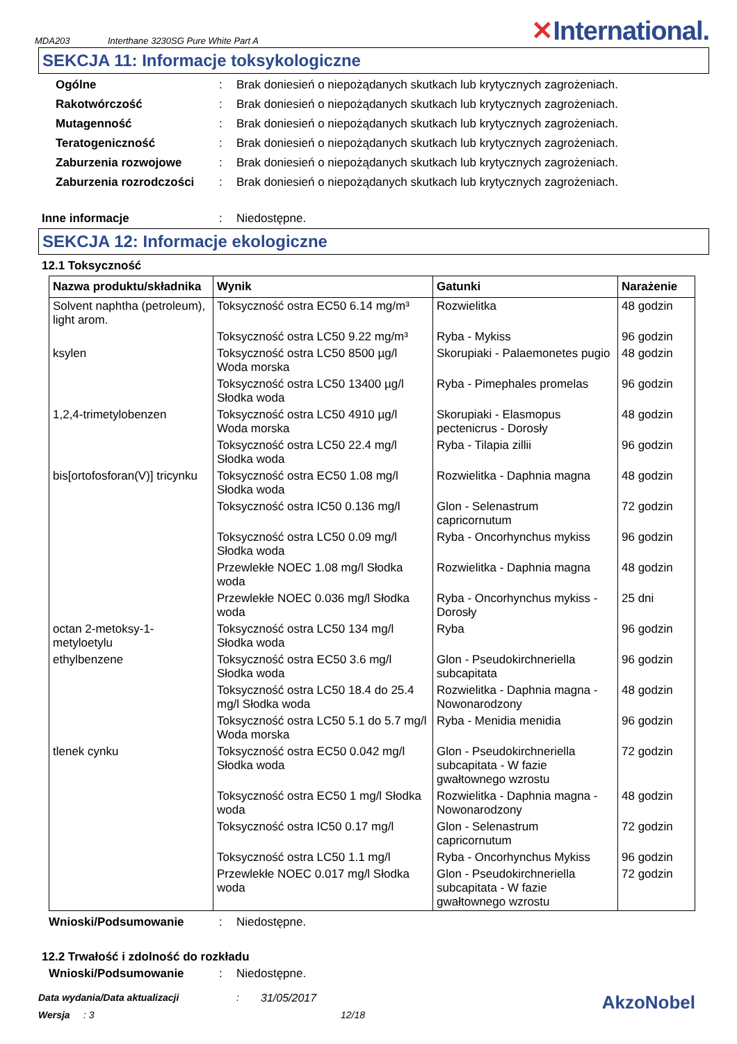MDA203 Interthane 3230SG Pure White Part A ✕International.
SEKCJA 11: Informacje toksykologiczne
Ogólne: Brak doniesień o niepożądanych skutkach lub krytycznych zagrożeniach.
Rakotwórczość: Brak doniesień o niepożądanych skutkach lub krytycznych zagrożeniach.
Mutagenność: Brak doniesień o niepożądanych skutkach lub krytycznych zagrożeniach.
Teratogeniczność: Brak doniesień o niepożądanych skutkach lub krytycznych zagrożeniach.
Zaburzenia rozwojowe: Brak doniesień o niepożądanych skutkach lub krytycznych zagrożeniach.
Zaburzenia rozrodczości: Brak doniesień o niepożądanych skutkach lub krytycznych zagrożeniach.
Inne informacje: Niedostępne.
SEKCJA 12: Informacje ekologiczne
12.1 Toksyczność
| Nazwa produktu/składnika | Wynik | Gatunki | Narażenie |
| --- | --- | --- | --- |
| Solvent naphtha (petroleum), light arom. | Toksyczność ostra EC50 6.14 mg/m³ | Rozwielitka | 48 godzin |
| | Toksyczność ostra LC50 9.22 mg/m³ | Ryba - Mykiss | 96 godzin |
| ksylen | Toksyczność ostra LC50 8500 µg/l Woda morska | Skorupiaki - Palaemonetes pugio | 48 godzin |
| | Toksyczność ostra LC50 13400 µg/l Słodka woda | Ryba - Pimephales promelas | 96 godzin |
| 1,2,4-trimetylobenzen | Toksyczność ostra LC50 4910 µg/l Woda morska | Skorupiaki - Elasmopus pectenicrus - Dorosły | 48 godzin |
| | Toksyczność ostra LC50 22.4 mg/l Słodka woda | Ryba - Tilapia zillii | 96 godzin |
| bis[ortofosforan(V)] tricynku | Toksyczność ostra EC50 1.08 mg/l Słodka woda | Rozwielitka - Daphnia magna | 48 godzin |
| | Toksyczność ostra IC50 0.136 mg/l | Glon - Selenastrum capricornutum | 72 godzin |
| | Toksyczność ostra LC50 0.09 mg/l Słodka woda | Ryba - Oncorhynchus mykiss | 96 godzin |
| | Przewlekłe NOEC 1.08 mg/l Słodka woda | Rozwielitka - Daphnia magna | 48 godzin |
| | Przewlekłe NOEC 0.036 mg/l Słodka woda | Ryba - Oncorhynchus mykiss - Dorosły | 25 dni |
| octan 2-metoksy-1-metyloetylu | Toksyczność ostra LC50 134 mg/l Słodka woda | Ryba | 96 godzin |
| ethylbenzene | Toksyczność ostra EC50 3.6 mg/l Słodka woda | Glon - Pseudokirchneriella subcapitata | 96 godzin |
| | Toksyczność ostra LC50 18.4 do 25.4 mg/l Słodka woda | Rozwielitka - Daphnia magna - Nowonarodzony | 48 godzin |
| | Toksyczność ostra LC50 5.1 do 5.7 mg/l Woda morska | Ryba - Menidia menidia | 96 godzin |
| tlenek cynku | Toksyczność ostra EC50 0.042 mg/l Słodka woda | Glon - Pseudokirchneriella subcapitata - W fazie gwałtownego wzrostu | 72 godzin |
| | Toksyczność ostra EC50 1 mg/l Słodka woda | Rozwielitka - Daphnia magna - Nowonarodzony | 48 godzin |
| | Toksyczność ostra IC50 0.17 mg/l | Glon - Selenastrum capricornutum | 72 godzin |
| | Toksyczność ostra LC50 1.1 mg/l | Ryba - Oncorhynchus Mykiss | 96 godzin |
| | Przewlekłe NOEC 0.017 mg/l Słodka woda | Glon - Pseudokirchneriella subcapitata - W fazie gwałtownego wzrostu | 72 godzin |
Wnioski/Podsumowanie: Niedostępne.
12.2 Trwałość i zdolność do rozkładu
Wnioski/Podsumowanie: Niedostępne.
Data wydania/Data aktualizacji: 31/05/2017 AkzoNobel
Wersja: 3 12/18